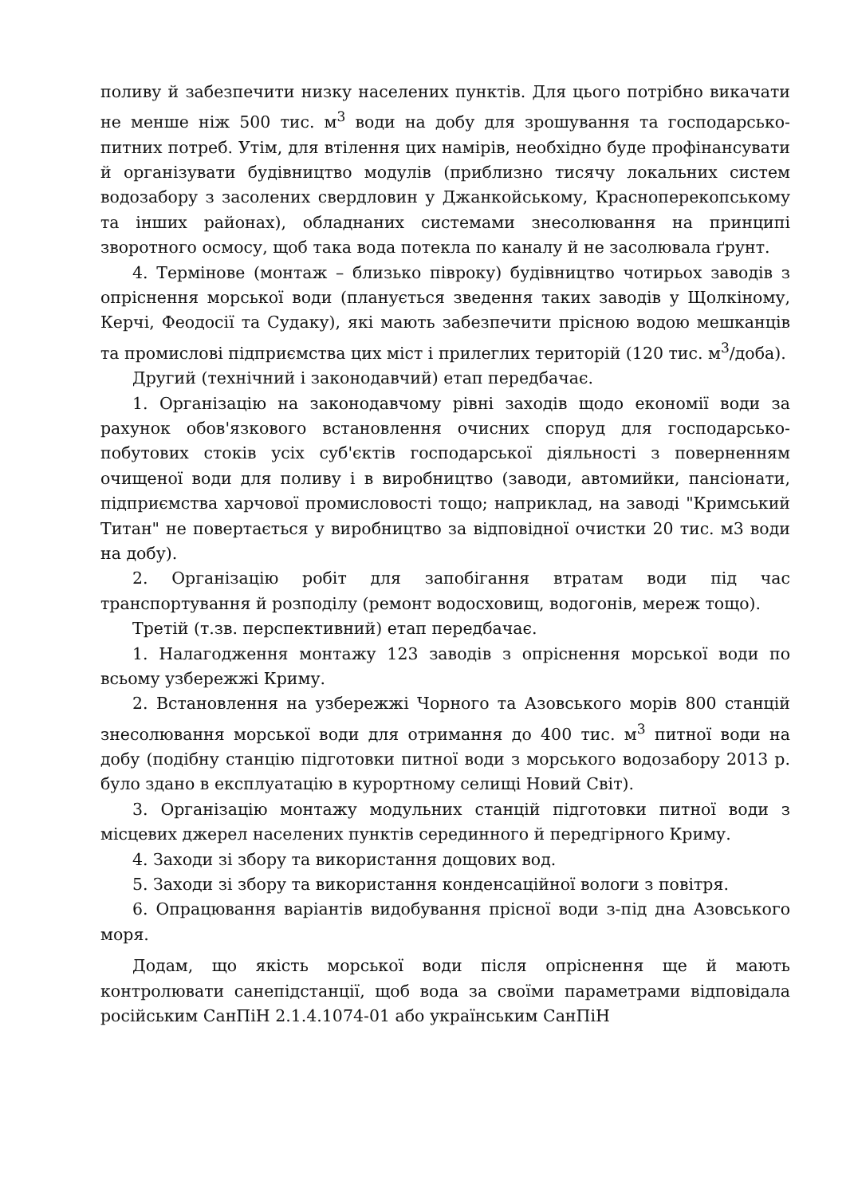поливу й забезпечити низку населених пунктів. Для цього потрібно викачати не менше ніж 500 тис. м<sup>3</sup> води на добу для зрошування та господарсько-питних потреб. Утім, для втілення цих намірів, необхідно буде профінансувати й організувати будівництво модулів (приблизно тисячу локальних систем водозабору з засолених свердловин у Джанкойському, Красноперекопському та інших районах), обладнаних системами знесолювання на принципі зворотного осмосу, щоб така вода потекла по каналу й не засолювала ґрунт.
4. Термінове (монтаж – близько півроку) будівництво чотирьох заводів з опріснення морської води (планується зведення таких заводів у Щолкіному, Керчі, Феодосії та Судаку), які мають забезпечити прісною водою мешканців та промислові підприємства цих міст і прилеглих територій (120 тис. м<sup>3</sup>/доба).
Другий (технічний і законодавчий) етап передбачає.
1. Організацію на законодавчому рівні заходів щодо економії води за рахунок обов'язкового встановлення очисних споруд для господарсько-побутових стоків усіх суб'єктів господарської діяльності з поверненням очищеної води для поливу і в виробництво (заводи, автомийки, пансіонати, підприємства харчової промисловості тощо; наприклад, на заводі "Кримський Титан" не повертається у виробництво за відповідної очистки 20 тис. м3 води на добу).
2. Організацію робіт для запобігання втратам води під час транспортування й розподілу (ремонт водосховищ, водогонів, мереж тощо).
Третій (т.зв. перспективний) етап передбачає.
1. Налагодження монтажу 123 заводів з опріснення морської води по всьому узбережжі Криму.
2. Встановлення на узбережжі Чорного та Азовського морів 800 станцій знесолювання морської води для отримання до 400 тис. м<sup>3</sup> питної води на добу (подібну станцію підготовки питної води з морського водозабору 2013 р. було здано в експлуатацію в курортному селищі Новий Світ).
3. Організацію монтажу модульних станцій підготовки питної води з місцевих джерел населених пунктів серединного й передгірного Криму.
4. Заходи зі збору та використання дощових вод.
5. Заходи зі збору та використання конденсаційної вологи з повітря.
6. Опрацювання варіантів видобування прісної води з-під дна Азовського моря.
Додам, що якість морської води після опріснення ще й мають контролювати санепідстанції, щоб вода за своїми параметрами відповідала російським СанПіН 2.1.4.1074-01 або українським СанПіН